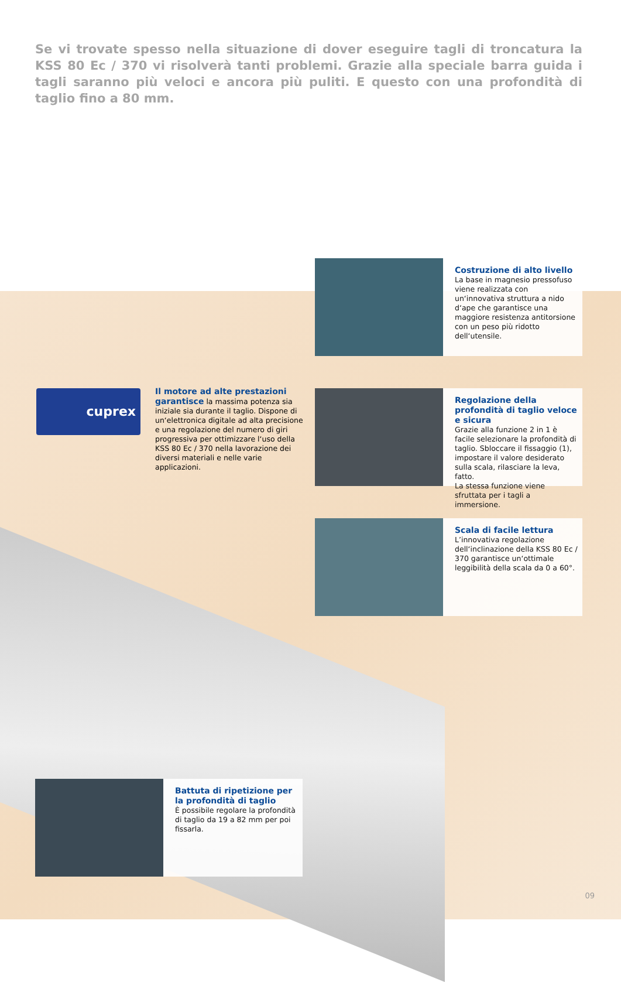Se vi trovate spesso nella situazione di dover eseguire tagli di troncatura la KSS 80 Ec / 370 vi risolverà tanti problemi. Grazie alla speciale barra guida i tagli saranno più veloci e ancora più puliti. E questo con una profondità di taglio fino a 80 mm.
Costruzione di alto livello
La base in magnesio pressofuso viene realizzata con un‘innovativa struttura a nido d‘ape che garantisce una maggiore resistenza antitorsione con un peso più ridotto dell‘utensile.
cuprex
Il motore ad alte prestazioni garantisce la massima potenza sia iniziale sia durante il taglio. Dispone di un‘elettronica digitale ad alta precisione e una regolazione del numero di giri progressiva per ottimizzare l‘uso della KSS 80 Ec / 370 nella lavorazione dei diversi materiali e nelle varie applicazioni.
Regolazione della profondità di taglio veloce e sicura
Grazie alla funzione 2 in 1 è facile selezionare la profondità di taglio. Sbloccare il fissaggio (1), impostare il valore desiderato sulla scala, rilasciare la leva, fatto.
La stessa funzione viene sfruttata per i tagli a immersione.
Scala di facile lettura
L’innovativa regolazione dell‘inclinazione della KSS 80 Ec / 370 garantisce un‘ottimale leggibilità della scala da 0 a 60°.
Battuta di ripetizione per la profondità di taglio
È possibile regolare la profondità di taglio da 19 a 82 mm per poi fissarla.
09